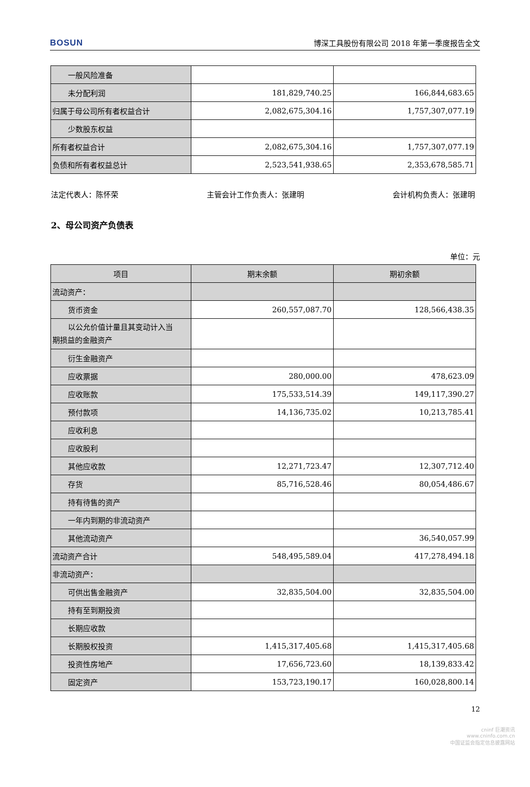BOSUN 博深工具股份有限公司 2018 年第一季度报告全文
| 一般风险准备 | | |
| 未分配利润 | 181,829,740.25 | 166,844,683.65 |
| 归属于母公司所有者权益合计 | 2,082,675,304.16 | 1,757,307,077.19 |
| 少数股东权益 | | |
| 所有者权益合计 | 2,082,675,304.16 | 1,757,307,077.19 |
| 负债和所有者权益总计 | 2,523,541,938.65 | 2,353,678,585.71 |
法定代表人：陈怀荣 主管会计工作负责人：张建明 会计机构负责人：张建明
2、母公司资产负债表
单位：元
| 项目 | 期末余额 | 期初余额 |
| --- | --- | --- |
| 流动资产： | | |
| 货币资金 | 260,557,087.70 | 128,566,438.35 |
| 以公允价值计量且其变动计入当 期损益的金融资产 | | |
| 衍生金融资产 | | |
| 应收票据 | 280,000.00 | 478,623.09 |
| 应收账款 | 175,533,514.39 | 149,117,390.27 |
| 预付款项 | 14,136,735.02 | 10,213,785.41 |
| 应收利息 | | |
| 应收股利 | | |
| 其他应收款 | 12,271,723.47 | 12,307,712.40 |
| 存货 | 85,716,528.46 | 80,054,486.67 |
| 持有待售的资产 | | |
| 一年内到期的非流动资产 | | |
| 其他流动资产 | | 36,540,057.99 |
| 流动资产合计 | 548,495,589.04 | 417,278,494.18 |
| 非流动资产： | | |
| 可供出售金融资产 | 32,835,504.00 | 32,835,504.00 |
| 持有至到期投资 | | |
| 长期应收款 | | |
| 长期股权投资 | 1,415,317,405.68 | 1,415,317,405.68 |
| 投资性房地产 | 17,656,723.60 | 18,139,833.42 |
| 固定资产 | 153,723,190.17 | 160,028,800.14 |
12
cninf 巨潮资讯
www.cninfo.com.cn
中国证监会指定信息披露网站